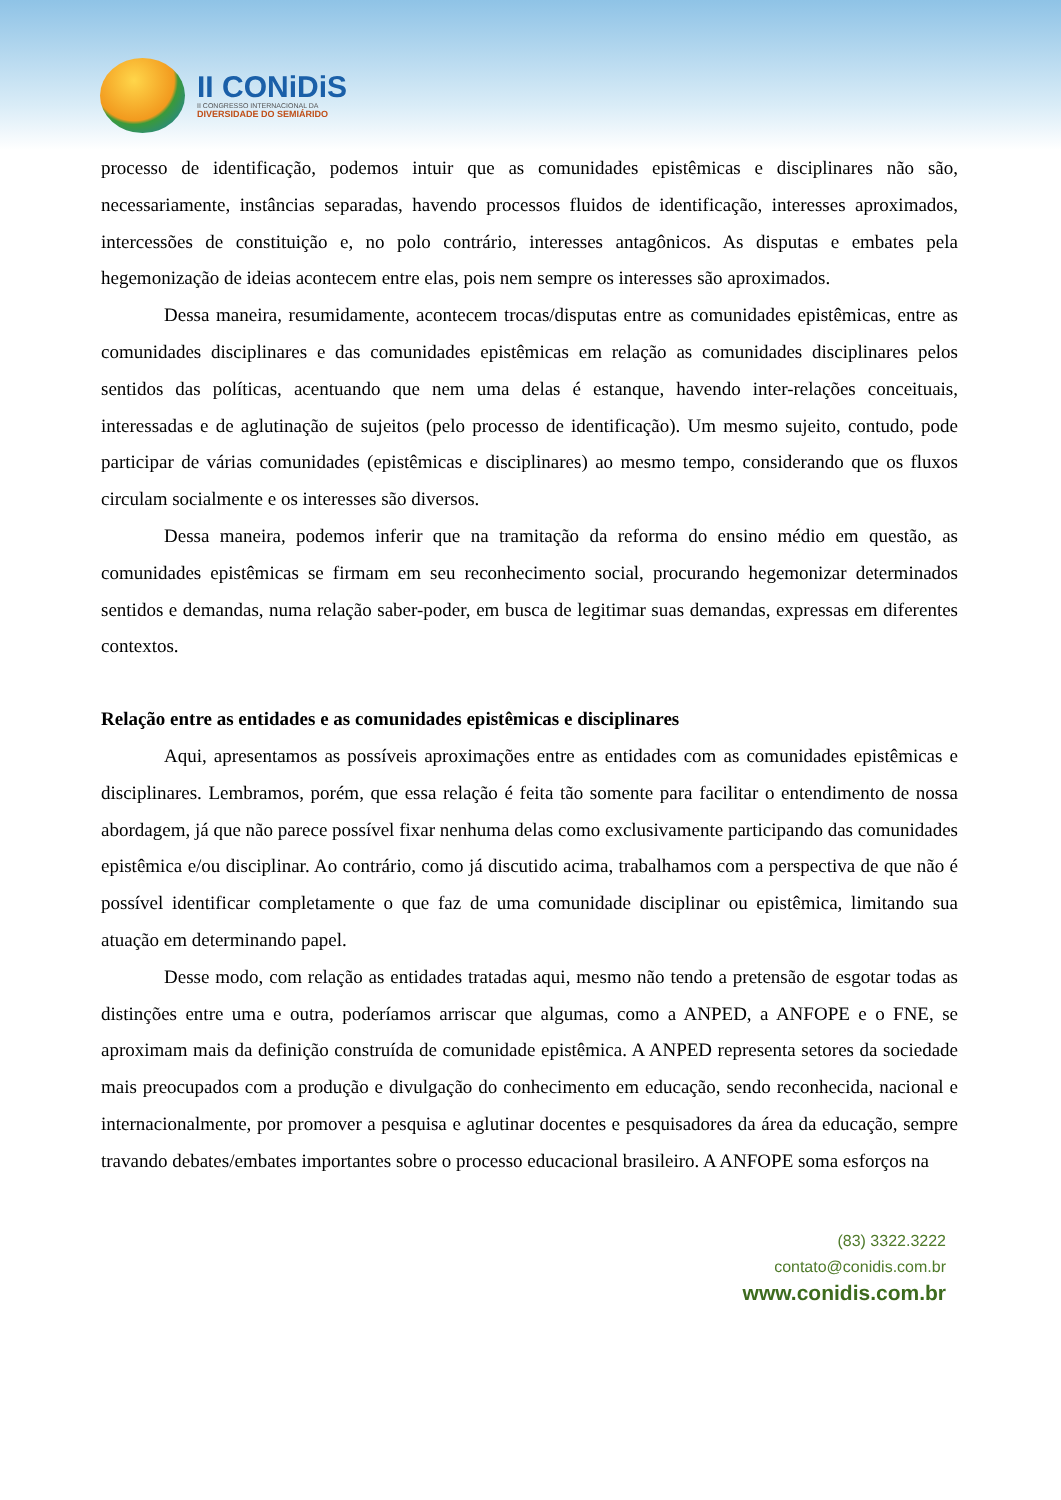II CONiDiS
II CONGRESSO INTERNACIONAL DA
DIVERSIDADE DO SEMIÁRIDO
processo de identificação, podemos intuir que as comunidades epistêmicas e disciplinares não são, necessariamente, instâncias separadas, havendo processos fluidos de identificação, interesses aproximados, intercessões de constituição e, no polo contrário, interesses antagônicos. As disputas e embates pela hegemonização de ideias acontecem entre elas, pois nem sempre os interesses são aproximados.
Dessa maneira, resumidamente, acontecem trocas/disputas entre as comunidades epistêmicas, entre as comunidades disciplinares e das comunidades epistêmicas em relação as comunidades disciplinares pelos sentidos das políticas, acentuando que nem uma delas é estanque, havendo inter-relações conceituais, interessadas e de aglutinação de sujeitos (pelo processo de identificação). Um mesmo sujeito, contudo, pode participar de várias comunidades (epistêmicas e disciplinares) ao mesmo tempo, considerando que os fluxos circulam socialmente e os interesses são diversos.
Dessa maneira, podemos inferir que na tramitação da reforma do ensino médio em questão, as comunidades epistêmicas se firmam em seu reconhecimento social, procurando hegemonizar determinados sentidos e demandas, numa relação saber-poder, em busca de legitimar suas demandas, expressas em diferentes contextos.
Relação entre as entidades e as comunidades epistêmicas e disciplinares
Aqui, apresentamos as possíveis aproximações entre as entidades com as comunidades epistêmicas e disciplinares. Lembramos, porém, que essa relação é feita tão somente para facilitar o entendimento de nossa abordagem, já que não parece possível fixar nenhuma delas como exclusivamente participando das comunidades epistêmica e/ou disciplinar. Ao contrário, como já discutido acima, trabalhamos com a perspectiva de que não é possível identificar completamente o que faz de uma comunidade disciplinar ou epistêmica, limitando sua atuação em determinando papel.
Desse modo, com relação as entidades tratadas aqui, mesmo não tendo a pretensão de esgotar todas as distinções entre uma e outra, poderíamos arriscar que algumas, como a ANPED, a ANFOPE e o FNE, se aproximam mais da definição construída de comunidade epistêmica. A ANPED representa setores da sociedade mais preocupados com a produção e divulgação do conhecimento em educação, sendo reconhecida, nacional e internacionalmente, por promover a pesquisa e aglutinar docentes e pesquisadores da área da educação, sempre travando debates/embates importantes sobre o processo educacional brasileiro. A ANFOPE soma esforços na
(83) 3322.3222
contato@conidis.com.br
www.conidis.com.br